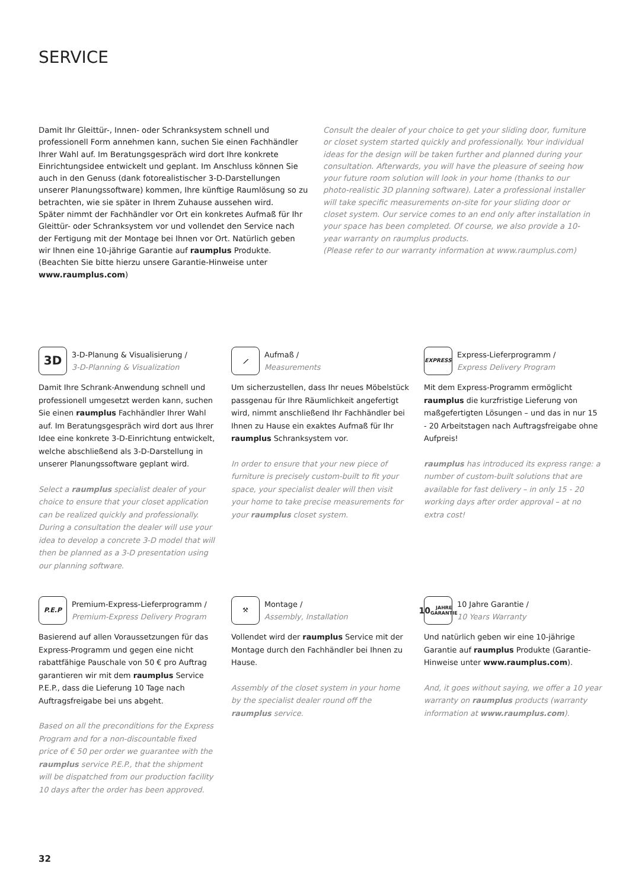SERVICE
Damit Ihr Gleittür-, Innen- oder Schranksystem schnell und professionell Form annehmen kann, suchen Sie einen Fachhändler Ihrer Wahl auf. Im Beratungsgespräch wird dort Ihre konkrete Einrichtungsidee entwickelt und geplant. Im Anschluss können Sie auch in den Genuss (dank fotorealistischer 3-D-Darstellungen unserer Planungssoftware) kommen, Ihre künftige Raumlösung so zu betrachten, wie sie später in Ihrem Zuhause aussehen wird.
Später nimmt der Fachhändler vor Ort ein konkretes Aufmaß für Ihr Gleittür- oder Schranksystem vor und vollendet den Service nach der Fertigung mit der Montage bei Ihnen vor Ort. Natürlich geben wir Ihnen eine 10-jährige Garantie auf raumplus Produkte. (Beachten Sie bitte hierzu unsere Garantie-Hinweise unter www.raumplus.com)
Consult the dealer of your choice to get your sliding door, furniture or closet system started quickly and professionally. Your individual ideas for the design will be taken further and planned during your consultation. Afterwards, you will have the pleasure of seeing how your future room solution will look in your home (thanks to our photo-realistic 3D planning software). Later a professional installer will take specific measurements on-site for your sliding door or closet system. Our service comes to an end only after installation in your space has been completed. Of course, we also provide a 10-year warranty on raumplus products.
(Please refer to our warranty information at www.raumplus.com)
3D
3-D-Planung & Visualisierung /
3-D-Planning & Visualization
Damit Ihre Schrank-Anwendung schnell und professionell umgesetzt werden kann, suchen Sie einen raumplus Fachhändler Ihrer Wahl auf. Im Beratungsgespräch wird dort aus Ihrer Idee eine konkrete 3-D-Einrichtung entwickelt, welche abschließend als 3-D-Darstellung in unserer Planungssoftware geplant wird.
Select a raumplus specialist dealer of your choice to ensure that your closet application can be realized quickly and professionally. During a consultation the dealer will use your idea to develop a concrete 3-D model that will then be planned as a 3-D presentation using our planning software.
⟋
Aufmaß /
Measurements
Um sicherzustellen, dass Ihr neues Möbelstück passgenau für Ihre Räumlichkeit angefertigt wird, nimmt anschließend Ihr Fachhändler bei Ihnen zu Hause ein exaktes Aufmaß für Ihr raumplus Schranksystem vor.
In order to ensure that your new piece of furniture is precisely custom-built to fit your space, your specialist dealer will then visit your home to take precise measurements for your raumplus closet system.
EXPRESS
Express-Lieferprogramm /
Express Delivery Program
Mit dem Express-Programm ermöglicht raumplus die kurzfristige Lieferung von maßgefertigten Lösungen – und das in nur 15 - 20 Arbeitstagen nach Auftragsfreigabe ohne Aufpreis!
raumplus has introduced its express range: a number of custom-built solutions that are available for fast delivery – in only 15 - 20 working days after order approval – at no extra cost!
P.E.P
Premium-Express-Lieferprogramm /
Premium-Express Delivery Program
Basierend auf allen Voraussetzungen für das Express-Programm und gegen eine nicht rabattfähige Pauschale von 50 € pro Auftrag garantieren wir mit dem raumplus Service P.E.P., dass die Lieferung 10 Tage nach Auftragsfreigabe bei uns abgeht.
Based on all the preconditions for the Express Program and for a non-discountable fixed price of € 50 per order we guarantee with the raumplus service P.E.P., that the shipment will be dispatched from our production facility 10 days after the order has been approved.
⚒
Montage /
Assembly, Installation
Vollendet wird der raumplus Service mit der Montage durch den Fachhändler bei Ihnen zu Hause.
Assembly of the closet system in your home by the specialist dealer round off the raumplus service.
10 JAHRE
GARANTIE
10 Jahre Garantie /
10 Years Warranty
Und natürlich geben wir eine 10-jährige Garantie auf raumplus Produkte (Garantie-Hinweise unter www.raumplus.com).
And, it goes without saying, we offer a 10 year warranty on raumplus products (warranty information at www.raumplus.com).
32